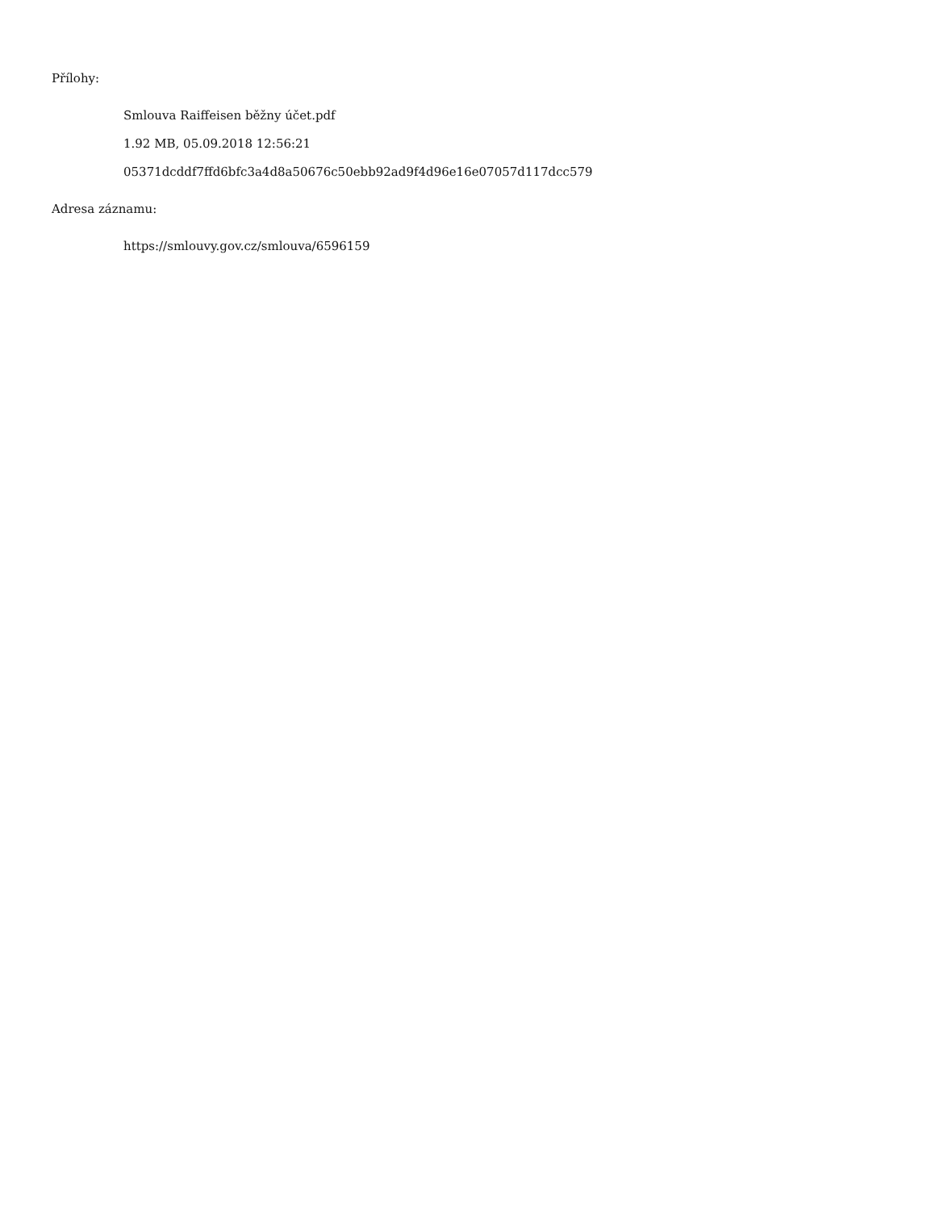Přílohy:
Smlouva Raiffeisen běžny účet.pdf
1.92 MB, 05.09.2018 12:56:21
05371dcddf7ffd6bfc3a4d8a50676c50ebb92ad9f4d96e16e07057d117dcc579
Adresa záznamu:
https://smlouvy.gov.cz/smlouva/6596159